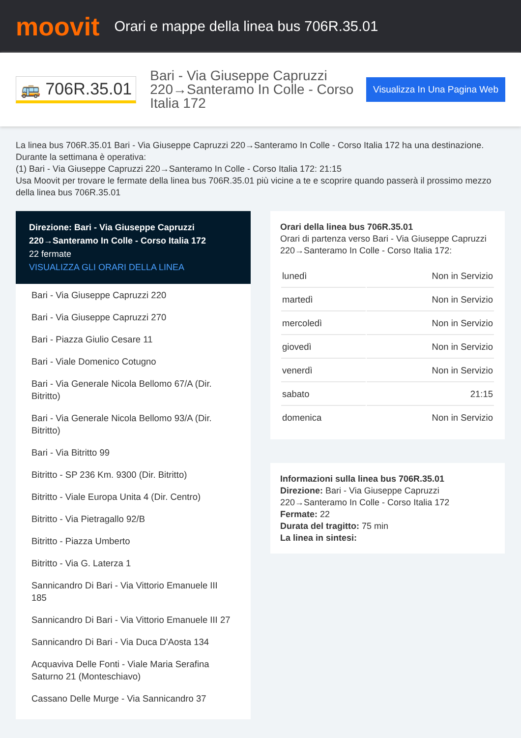moovit
Orari e mappe della linea bus 706R.35.01
🚌 706R.35.01
Bari - Via Giuseppe Capruzzi 220→Santeramo In Colle - Corso Italia 172
Visualizza In Una Pagina Web
La linea bus 706R.35.01 Bari - Via Giuseppe Capruzzi 220→Santeramo In Colle - Corso Italia 172 ha una destinazione. Durante la settimana è operativa:
(1) Bari - Via Giuseppe Capruzzi 220→Santeramo In Colle - Corso Italia 172: 21:15
Usa Moovit per trovare le fermate della linea bus 706R.35.01 più vicine a te e scoprire quando passerà il prossimo mezzo della linea bus 706R.35.01
Direzione: Bari - Via Giuseppe Capruzzi 220→Santeramo In Colle - Corso Italia 172
22 fermate
VISUALIZZA GLI ORARI DELLA LINEA
Bari - Via Giuseppe Capruzzi 220
Bari - Via Giuseppe Capruzzi 270
Bari - Piazza Giulio Cesare 11
Bari - Viale Domenico Cotugno
Bari - Via Generale Nicola Bellomo 67/A (Dir. Bitritto)
Bari - Via Generale Nicola Bellomo 93/A (Dir. Bitritto)
Bari - Via Bitritto 99
Bitritto - SP 236 Km. 9300 (Dir. Bitritto)
Bitritto - Viale Europa Unita 4 (Dir. Centro)
Bitritto - Via Pietragallo 92/B
Bitritto - Piazza Umberto
Bitritto - Via G. Laterza 1
Sannicandro Di Bari - Via Vittorio Emanuele III 185
Sannicandro Di Bari - Via Vittorio Emanuele III 27
Sannicandro Di Bari - Via Duca D'Aosta 134
Acquaviva Delle Fonti - Viale Maria Serafina Saturno 21 (Monteschiavo)
Cassano Delle Murge - Via Sannicandro 37
Orari della linea bus 706R.35.01
Orari di partenza verso Bari - Via Giuseppe Capruzzi 220→Santeramo In Colle - Corso Italia 172:
| lunedì | Non in Servizio |
| martedì | Non in Servizio |
| mercoledì | Non in Servizio |
| giovedì | Non in Servizio |
| venerdì | Non in Servizio |
| sabato | 21:15 |
| domenica | Non in Servizio |
Informazioni sulla linea bus 706R.35.01
Direzione: Bari - Via Giuseppe Capruzzi 220→Santeramo In Colle - Corso Italia 172
Fermate: 22
Durata del tragitto: 75 min
La linea in sintesi: